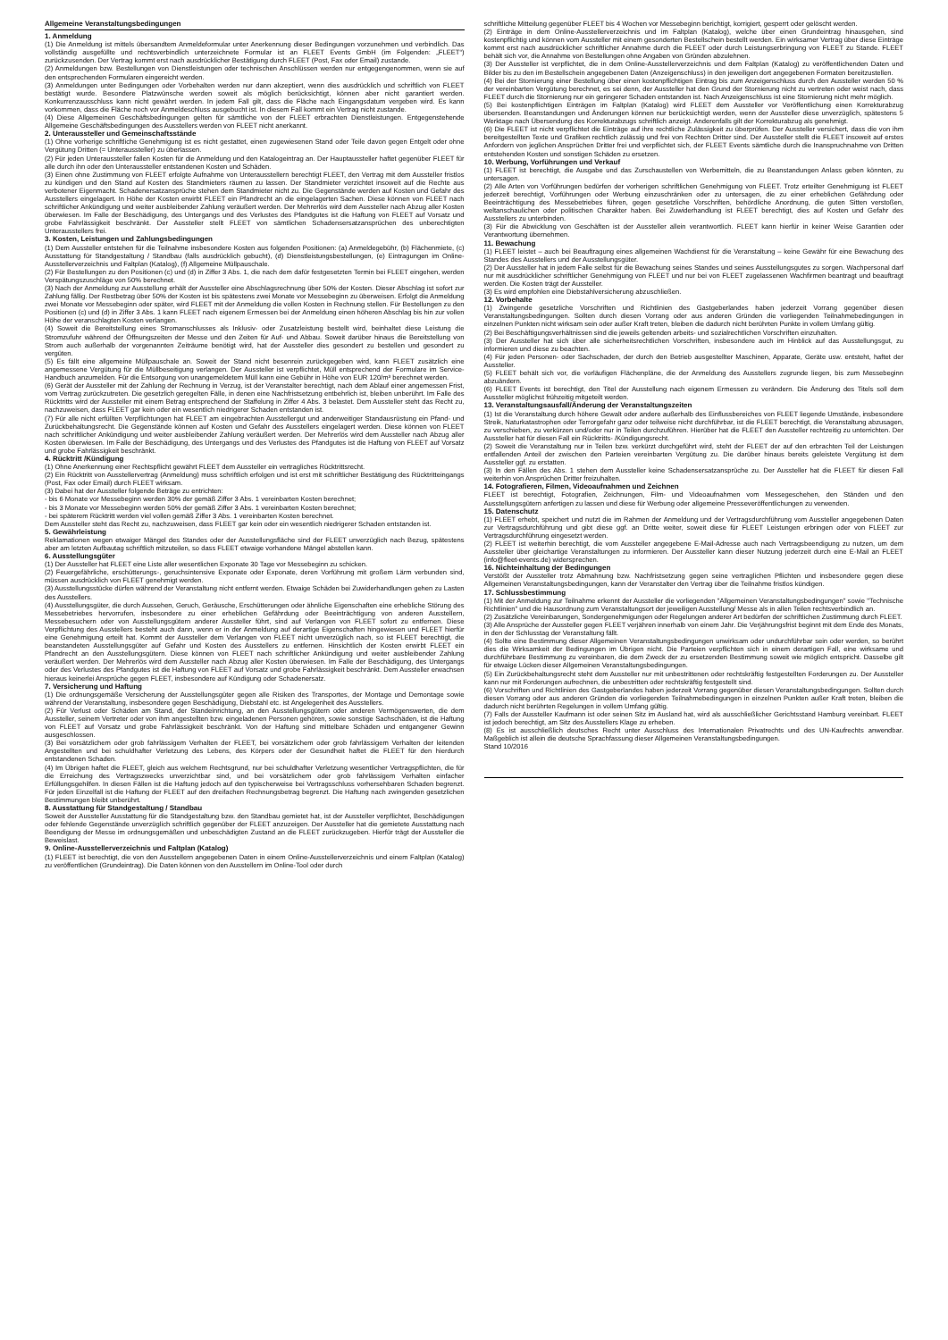Allgemeine Veranstaltungsbedingungen
1. Anmeldung
(1) Die Anmeldung ist mittels übersandtem Anmeldeformular unter Anerkennung dieser Bedingungen vorzunehmen und verbindlich. Das vollständig ausgefüllte und rechtsverbindlich unterzeichnete Formular ist an FLEET Events GmbH (im Folgenden: „FLEET“) zurückzusenden. Der Vertrag kommt erst nach ausdrücklicher Bestätigung durch FLEET (Post, Fax oder Email) zustande.
(2) Anmeldungen bzw. Bestellungen von Dienstleistungen oder technischen Anschlüssen werden nur entgegengenommen, wenn sie auf den entsprechenden Formularen eingereicht werden.
(3) Anmeldungen unter Bedingungen oder Vorbehalten werden nur dann akzeptiert, wenn dies ausdrücklich und schriftlich von FLEET bestätigt wurde. Besondere Platzwünsche werden soweit als möglich berücksichtigt, können aber nicht garantiert werden. Konkurrenzausschluss kann nicht gewährt werden. In jedem Fall gilt, dass die Fläche nach Eingangsdatum vergeben wird. Es kann vorkommen, dass die Fläche noch vor Anmeldeschluss ausgebucht ist. In diesem Fall kommt ein Vertrag nicht zustande.
(4) Diese Allgemeinen Geschäftsbedingungen gelten für sämtliche von der FLEET erbrachten Dienstleistungen. Entgegenstehende Allgemeine Geschäftsbedingungen des Ausstellers werden von FLEET nicht anerkannt.
2. Unteraussteller und Gemeinschaftsstände
(1) Ohne vorherige schriftliche Genehmigung ist es nicht gestattet, einen zugewiesenen Stand oder Teile davon gegen Entgelt oder ohne Vergütung Dritten (= Unteraussteller) zu überlassen.
(2) Für jeden Unteraussteller fallen Kosten für die Anmeldung und den Katalogeintrag an. Der Hauptaussteller haftet gegenüber FLEET für alle durch ihn oder den Unteraussteller entstandenen Kosten und Schäden.
(3) Einen ohne Zustimmung von FLEET erfolgte Aufnahme von Unterausstellern berechtigt FLEET, den Vertrag mit dem Aussteller fristlos zu kündigen und den Stand auf Kosten des Standmieters räumen zu lassen. Der Standmieter verzichtet insoweit auf die Rechte aus verbotener Eigenmacht. Schadenersatzansprüche stehen dem Standmieter nicht zu. Die Gegenstände werden auf Kosten und Gefahr des Ausstellers eingelagert. In Höhe der Kosten erwirbt FLEET ein Pfandrecht an die eingelagerten Sachen. Diese können von FLEET nach schriftlicher Ankündigung und weiter ausbleibender Zahlung veräußert werden. Der Mehrerlös wird dem Aussteller nach Abzug aller Kosten überwiesen. Im Falle der Beschädigung, des Untergangs und des Verlustes des Pfandgutes ist die Haftung von FLEET auf Vorsatz und grobe Fahrlässigkeit beschränkt. Der Aussteller stellt FLEET von sämtlichen Schadensersatzansprüchen des unberechtigten Unterausstellers frei.
3. Kosten, Leistungen und Zahlungsbedingungen
(1) Dem Aussteller entstehen für die Teilnahme insbesondere Kosten aus folgenden Positionen: (a) Anmeldegebühr, (b) Flächenmiete, (c) Ausstattung für Standgestaltung / Standbau (falls ausdrücklich gebucht), (d) Dienstleistungsbestellungen, (e) Eintragungen im Online-Ausstellerverzeichnis und Faltplan (Katalog), (f) Allgemeine Müllpauschale.
(2) Für Bestellungen zu den Positionen (c) und (d) in Ziffer 3 Abs. 1, die nach dem dafür festgesetzten Termin bei FLEET eingehen, werden Verspätungszuschläge von 50% berechnet.
(3) Nach der Anmeldung zur Ausstellung erhält der Aussteller eine Abschlagsrechnung über 50% der Kosten. Dieser Abschlag ist sofort zur Zahlung fällig. Der Restbetrag über 50% der Kosten ist bis spätestens zwei Monate vor Messebeginn zu überweisen. Erfolgt die Anmeldung zwei Monate vor Messebeginn oder später, wird FLEET mit der Anmeldung die vollen Kosten in Rechnung stellen. Für Bestellungen zu den Positionen (c) und (d) in Ziffer 3 Abs. 1 kann FLEET nach eigenem Ermessen bei der Anmeldung einen höheren Abschlag bis hin zur vollen Höhe der veranschlagten Kosten verlangen.
(4) Soweit die Bereitstellung eines Stromanschlusses als Inklusiv- oder Zusatzleistung bestellt wird, beinhaltet diese Leistung die Stromzufuhr während der Öffnungszeiten der Messe und den Zeiten für Auf- und Abbau. Soweit darüber hinaus die Bereitstellung von Strom auch außerhalb der vorgenannten Zeiträume benötigt wird, hat der Aussteller dies gesondert zu bestellen und gesondert zu vergüten.
(5) Es fällt eine allgemeine Müllpauschale an. Soweit der Stand nicht besenrein zurückgegeben wird, kann FLEET zusätzlich eine angemessene Vergütung für die Müllbeseitigung verlangen. Der Aussteller ist verpflichtet, Müll entsprechend der Formulare im Service-Handbuch anzumelden. Für die Entsorgung von unangemeldetem Müll kann eine Gebühr in Höhe von EUR 120/m³ berechnet werden.
(6) Gerät der Aussteller mit der Zahlung der Rechnung in Verzug, ist der Veranstalter berechtigt, nach dem Ablauf einer angemessen Frist, vom Vertrag zurückzutreten. Die gesetzlich geregelten Fälle, in denen eine Nachfristsetzung entbehrlich ist, bleiben unberührt. Im Falle des Rücktritts wird der Aussteller mit einem Betrag entsprechend der Staffelung in Ziffer 4 Abs. 3 belastet. Dem Aussteller steht das Recht zu, nachzuweisen, dass FLEET gar kein oder ein wesentlich niedrigerer Schaden entstanden ist.
(7) Für alle nicht erfüllten Verpflichtungen hat FLEET am eingebrachten Ausstellergut und anderweitiger Standausrüstung ein Pfand- und Zurückbehaltungsrecht. Die Gegenstände können auf Kosten und Gefahr des Ausstellers eingelagert werden. Diese können von FLEET nach schriftlicher Ankündigung und weiter ausbleibender Zahlung veräußert werden. Der Mehrerlös wird dem Aussteller nach Abzug aller Kosten überwiesen. Im Falle der Beschädigung, des Untergangs und des Verlustes des Pfandgutes ist die Haftung von FLEET auf Vorsatz und grobe Fahrlässigkeit beschränkt.
4. Rücktritt /Kündigung
(1) Ohne Anerkennung einer Rechtspflicht gewährt FLEET dem Aussteller ein vertragliches Rücktrittsrecht.
(2) Ein Rücktritt von Ausstellervertrag (Anmeldung) muss schriftlich erfolgen und ist erst mit schriftlicher Bestätigung des Rücktritteingangs (Post, Fax oder Email) durch FLEET wirksam.
(3) Dabei hat der Aussteller folgende Beträge zu entrichten:
- bis 6 Monate vor Messebeginn werden 30% der gemäß Ziffer 3 Abs. 1 vereinbarten Kosten berechnet;
- bis 3 Monate vor Messebeginn werden 50% der gemäß Ziffer 3 Abs. 1 vereinbarten Kosten berechnet;
- bei späterem Rücktritt werden viel vollen gemäß Ziffer 3 Abs. 1 vereinbarten Kosten berechnet.
Dem Aussteller steht das Recht zu, nachzuweisen, dass FLEET gar kein oder ein wesentlich niedrigerer Schaden entstanden ist.
5. Gewährleistung
Reklamationen wegen etwaiger Mängel des Standes oder der Ausstellungsfläche sind der FLEET unverzüglich nach Bezug, spätestens aber am letzten Aufbautag schriftlich mitzuteilen, so dass FLEET etwaige vorhandene Mängel abstellen kann.
6. Ausstellungsgüter
(1) Der Aussteller hat FLEET eine Liste aller wesentlichen Exponate 30 Tage vor Messebeginn zu schicken.
(2) Feuergefährliche, erschütterungs-, geruchsintensive Exponate oder Exponate, deren Vorführung mit großem Lärm verbunden sind, müssen ausdrücklich von FLEET genehmigt werden.
(3) Ausstellungsstücke dürfen während der Veranstaltung nicht entfernt werden. Etwaige Schäden bei Zuwiderhandlungen gehen zu Lasten des Ausstellers.
(4) Ausstellungsgüter, die durch Aussehen, Geruch, Geräusche, Erschütterungen oder ähnliche Eigenschaften eine erhebliche Störung des Messebetriebes hervorrufen, insbesondere zu einer erheblichen Gefährdung oder Beeinträchtigung von anderen Ausstellern, Messebesuchern oder von Ausstellungsgütern anderer Aussteller führt, sind auf Verlangen von FLEET sofort zu entfernen. Diese Verpflichtung des Ausstellers besteht auch dann, wenn er in der Anmeldung auf derartige Eigenschaften hingewiesen und FLEET hierfür eine Genehmigung erteilt hat. Kommt der Aussteller dem Verlangen von FLEET nicht unverzüglich nach, so ist FLEET berechtigt, die beanstandeten Ausstellungsgüter auf Gefahr und Kosten des Ausstellers zu entfernen. Hinsichtlich der Kosten erwirbt FLEET ein Pfandrecht an den Ausstellungsgütern. Diese können von FLEET nach schriftlicher Ankündigung und weiter ausbleibender Zahlung veräußert werden. Der Mehrerlös wird dem Aussteller nach Abzug aller Kosten überwiesen. Im Falle der Beschädigung, des Untergangs oder des Verlustes des Pfandgutes ist die Haftung von FLEET auf Vorsatz und grobe Fahrlässigkeit beschränkt. Dem Aussteller erwachsen hieraus keinerlei Ansprüche gegen FLEET, insbesondere auf Kündigung oder Schadenersatz.
7. Versicherung und Haftung
(1) Die ordnungsgemäße Versicherung der Ausstellungsgüter gegen alle Risiken des Transportes, der Montage und Demontage sowie während der Veranstaltung, insbesondere gegen Beschädigung, Diebstahl etc. ist Angelegenheit des Ausstellers.
(2) Für Verlust oder Schäden am Stand, der Standeinrichtung, an den Ausstellungsgütern oder anderen Vermögenswerten, die dem Aussteller, seinem Vertreter oder von ihm angestellten bzw. eingeladenen Personen gehören, sowie sonstige Sachschäden, ist die Haftung von FLEET auf Vorsatz und grobe Fahrlässigkeit beschränkt. Von der Haftung sind mittelbare Schäden und entgangener Gewinn ausgeschlossen.
(3) Bei vorsätzlichem oder grob fahrlässigem Verhalten der FLEET, bei vorsätzlichem oder grob fahrlässigem Verhalten der leitenden Angestellten und bei schuldhafter Verletzung des Lebens, des Körpers oder der Gesundheit haftet die FLEET für den hierdurch entstandenen Schaden.
(4) Im Übrigen haftet die FLEET, gleich aus welchem Rechtsgrund, nur bei schuldhafter Verletzung wesentlicher Vertragspflichten, die für die Erreichung des Vertragszwecks unverzichtbar sind, und bei vorsätzlichem oder grob fahrlässigem Verhalten einfacher Erfüllungsgehilfen. In diesen Fällen ist die Haftung jedoch auf den typischerweise bei Vertragsschluss vorhersehbaren Schaden begrenzt. Für jeden Einzelfall ist die Haftung der FLEET auf den dreifachen Rechnungsbetrag begrenzt. Die Haftung nach zwingenden gesetzlichen Bestimmungen bleibt unberührt.
8. Ausstattung für Standgestaltung / Standbau
Soweit der Aussteller Ausstattung für die Standgestaltung bzw. den Standbau gemietet hat, ist der Aussteller verpflichtet, Beschädigungen oder fehlende Gegenstände unverzüglich schriftlich gegenüber der FLEET anzuzeigen. Der Aussteller hat die gemietete Ausstattung nach Beendigung der Messe im ordnungsgemäßen und unbeschädigten Zustand an die FLEET zurückzugeben. Hierfür trägt der Aussteller die Beweislast.
9. Online-Ausstellerverzeichnis und Faltplan (Katalog)
(1) FLEET ist berechtigt, die von den Ausstellern angegebenen Daten in einem Online-Ausstellerverzeichnis und einem Faltplan (Katalog) zu veröffentlichen (Grundeintrag). Die Daten können von den Ausstellern im Online-Tool oder durch
schriftliche Mitteilung gegenüber FLEET bis 4 Wochen vor Messebeginn berichtigt, korrigiert, gesperrt oder gelöscht werden.
(2) Einträge in dem Online-Ausstellerverzeichnis und im Faltplan (Katalog), welche über einen Grundeintrag hinausgehen, sind kostenpflichtig und können vom Aussteller mit einem gesonderten Bestellschein bestellt werden. Ein wirksamer Vertrag über diese Einträge kommt erst nach ausdrücklicher schriftlicher Annahme durch die FLEET oder durch Leistungserbringung von FLEET zu Stande. FLEET behält sich vor, die Annahme von Bestellungen ohne Angaben von Gründen abzulehnen.
(3) Der Aussteller ist verpflichtet, die in dem Online-Ausstellerverzeichnis und dem Faltplan (Katalog) zu veröffentlichenden Daten und Bilder bis zu den im Bestellschein angegebenen Daten (Anzeigenschluss) in den jeweiligen dort angegebenen Formaten bereitzustellen.
(4) Bei der Stornierung einer Bestellung über einen kostenpflichtigen Eintrag bis zum Anzeigenschluss durch den Aussteller werden 50 % der vereinbarten Vergütung berechnet, es sei denn, der Aussteller hat den Grund der Stornierung nicht zu vertreten oder weist nach, dass FLEET durch die Stornierung nur ein geringerer Schaden entstanden ist. Nach Anzeigenschluss ist eine Stornierung nicht mehr möglich.
(5) Bei kostenpflichtigen Einträgen im Faltplan (Katalog) wird FLEET dem Aussteller vor Veröffentlichung einen Korrekturabzug übersenden. Beanstandungen und Änderungen können nur berücksichtigt werden, wenn der Aussteller diese unverzüglich, spätestens 5 Werktage nach Übersendung des Korrekturabzugs schriftlich anzeigt. Anderenfalls gilt der Korrekturabzug als genehmigt.
(6) Die FLEET ist nicht verpflichtet die Einträge auf ihre rechtliche Zulässigkeit zu überprüfen. Der Aussteller versichert, dass die von ihm bereitgestellten Texte und Grafiken rechtlich zulässig und frei von Rechten Dritter sind. Der Aussteller stellt die FLEET insoweit auf erstes Anfordern von jeglichen Ansprüchen Dritter frei und verpflichtet sich, der FLEET Events sämtliche durch die Inanspruchnahme von Dritten entstehenden Kosten und sonstigen Schäden zu ersetzen.
10. Werbung, Vorführungen und Verkauf
(1) FLEET ist berechtigt, die Ausgabe und das Zurschaustellen von Werbemitteln, die zu Beanstandungen Anlass geben könnten, zu untersagen.
(2) Alle Arten von Vorführungen bedürfen der vorherigen schriftlichen Genehmigung von FLEET. Trotz erteilter Genehmigung ist FLEET jederzeit berechtigt, Vorführungen oder Werbung einzuschränken oder zu untersagen, die zu einer erheblichen Gefährdung oder Beeinträchtigung des Messebetriebes führen, gegen gesetzliche Vorschriften, behördliche Anordnung, die guten Sitten verstoßen, weltanschaulichen oder politischen Charakter haben. Bei Zuwiderhandlung ist FLEET berechtigt, dies auf Kosten und Gefahr des Ausstellers zu unterbinden.
(3) Für die Abwicklung von Geschäften ist der Aussteller allein verantwortlich. FLEET kann hierfür in keiner Weise Garantien oder Verantwortung übernehmen.
11. Bewachung
(1) FLEET leistet – auch bei Beauftragung eines allgemeinen Wachdienst für die Veranstaltung – keine Gewähr für eine Bewachung des Standes des Ausstellers und der Ausstellungsgüter.
(2) Der Aussteller hat in jedem Falle selbst für die Bewachung seines Standes und seines Ausstellungsgutes zu sorgen. Wachpersonal darf nur mit ausdrücklicher schriftlicher Genehmigung von FLEET und nur bei von FLEET zugelassenen Wachfirmen beantragt und beauftragt werden. Die Kosten trägt der Aussteller.
(3) Es wird empfohlen eine Diebstahlversicherung abzuschließen.
12. Vorbehalte
(1) Zwingende gesetzliche Vorschriften und Richtlinien des Gastgeberlandes haben jederzeit Vorrang gegenüber diesen Veranstaltungsbedingungen. Sollten durch diesen Vorrang oder aus anderen Gründen die vorliegenden Teilnahmebedingungen in einzelnen Punkten nicht wirksam sein oder außer Kraft treten, bleiben die dadurch nicht berührten Punkte in vollem Umfang gültig.
(2) Bei Beschäftigungsverhältnissen sind die jeweils geltenden arbeits- und sozialrechtlichen Vorschriften einzuhalten.
(3) Der Aussteller hat sich über alle sicherheitsrechtlichen Vorschriften, insbesondere auch im Hinblick auf das Ausstellungsgut, zu informieren und diese zu beachten.
(4) Für jeden Personen- oder Sachschaden, der durch den Betrieb ausgestellter Maschinen, Apparate, Geräte usw. entsteht, haftet der Aussteller.
(5) FLEET behält sich vor, die vorläufigen Flächenpläne, die der Anmeldung des Ausstellers zugrunde liegen, bis zum Messebeginn abzuändern.
(6) FLEET Events ist berechtigt, den Titel der Ausstellung nach eigenem Ermessen zu verändern. Die Änderung des Titels soll dem Aussteller möglichst frühzeitig mitgeteilt werden.
13. Veranstaltungsausfall/Änderung der Veranstaltungszeiten
(1) Ist die Veranstaltung durch höhere Gewalt oder andere außerhalb des Einflussbereiches von FLEET liegende Umstände, insbesondere Streik, Naturkatastrophen oder Terrorgefahr ganz oder teilweise nicht durchführbar, ist die FLEET berechtigt, die Veranstaltung abzusagen, zu verschieben, zu verkürzen und/oder nur in Teilen durchzuführen. Hierüber hat die FLEET den Aussteller rechtzeitig zu unterrichten. Der Aussteller hat für diesen Fall ein Rücktritts- /Kündigungsrecht.
(2) Soweit die Veranstaltung nur in Teilen bzw. verkürzt durchgeführt wird, steht der FLEET der auf den erbrachten Teil der Leistungen entfallenden Anteil der zwischen den Parteien vereinbarten Vergütung zu. Die darüber hinaus bereits geleistete Vergütung ist dem Aussteller ggf. zu erstatten.
(3) In den Fällen des Abs. 1 stehen dem Aussteller keine Schadensersatzansprüche zu. Der Aussteller hat die FLEET für diesen Fall weiterhin von Ansprüchen Dritter freizuhalten.
14. Fotografieren, Filmen, Videoaufnahmen und Zeichnen
FLEET ist berechtigt, Fotografien, Zeichnungen, Film- und Videoaufnahmen vom Messegeschehen, den Ständen und den Ausstellungsgütern anfertigen zu lassen und diese für Werbung oder allgemeine Presseveröffentlichungen zu verwenden.
15. Datenschutz
(1) FLEET erhebt, speichert und nutzt die im Rahmen der Anmeldung und der Vertragsdurchführung vom Aussteller angegebenen Daten zur Vertragsdurchführung und gibt diese ggf. an Dritte weiter, soweit diese für FLEET Leistungen erbringen oder von FLEET zur Vertragsdurchführung eingesetzt werden.
(2) FLEET ist weiterhin berechtigt, die vom Aussteller angegebene E-Mail-Adresse auch nach Vertragsbeendigung zu nutzen, um dem Aussteller über gleichartige Veranstaltungen zu informieren. Der Aussteller kann dieser Nutzung jederzeit durch eine E-Mail an FLEET (info@fleet-events.de) widersprechen.
16. Nichteinhaltung der Bedingungen
Verstößt der Aussteller trotz Abmahnung bzw. Nachfristsetzung gegen seine vertraglichen Pflichten und insbesondere gegen diese Allgemeinen Veranstaltungsbedingungen, kann der Veranstalter den Vertrag über die Teilnahme fristlos kündigen.
17. Schlussbestimmung
(1) Mit der Anmeldung zur Teilnahme erkennt der Aussteller die vorliegenden "Allgemeinen Veranstaltungsbedingungen" sowie "Technische Richtlinien" und die Hausordnung zum Veranstaltungsort der jeweiligen Ausstellung/ Messe als in allen Teilen rechtsverbindlich an.
(2) Zusätzliche Vereinbarungen, Sondergenehmigungen oder Regelungen anderer Art bedürfen der schriftlichen Zustimmung durch FLEET.
(3) Alle Ansprüche der Aussteller gegen FLEET verjähren innerhalb von einem Jahr. Die Verjährungsfrist beginnt mit dem Ende des Monats, in den der Schlusstag der Veranstaltung fällt.
(4) Sollte eine Bestimmung dieser Allgemeinen Veranstaltungsbedingungen unwirksam oder undurchführbar sein oder werden, so berührt dies die Wirksamkeit der Bedingungen im Übrigen nicht. Die Parteien verpflichten sich in einem derartigen Fall, eine wirksame und durchführbare Bestimmung zu vereinbaren, die dem Zweck der zu ersetzenden Bestimmung soweit wie möglich entspricht. Dasselbe gilt für etwaige Lücken dieser Allgemeinen Veranstaltungsbedingungen.
(5) Ein Zurückbehaltungsrecht steht dem Aussteller nur mit unbestrittenen oder rechtskräftig festgestellten Forderungen zu. Der Aussteller kann nur mit Forderungen aufrechnen, die unbestritten oder rechtskräftig festgestellt sind.
(6) Vorschriften und Richtlinien des Gastgeberlandes haben jederzeit Vorrang gegenüber diesen Veranstaltungsbedingungen. Sollten durch diesen Vorrang oder aus anderen Gründen die vorliegenden Teilnahmebedingungen in einzelnen Punkten außer Kraft treten, bleiben die dadurch nicht berührten Regelungen in vollem Umfang gültig.
(7) Falls der Aussteller Kaufmann ist oder seinen Sitz im Ausland hat, wird als ausschließlicher Gerichtsstand Hamburg vereinbart. FLEET ist jedoch berechtigt, am Sitz des Ausstellers Klage zu erheben.
(8) Es ist ausschließlich deutsches Recht unter Ausschluss des Internationalen Privatrechts und des UN-Kaufrechts anwendbar. Maßgeblich ist allein die deutsche Sprachfassung dieser Allgemeinen Veranstaltungsbedingungen.
Stand 10/2016